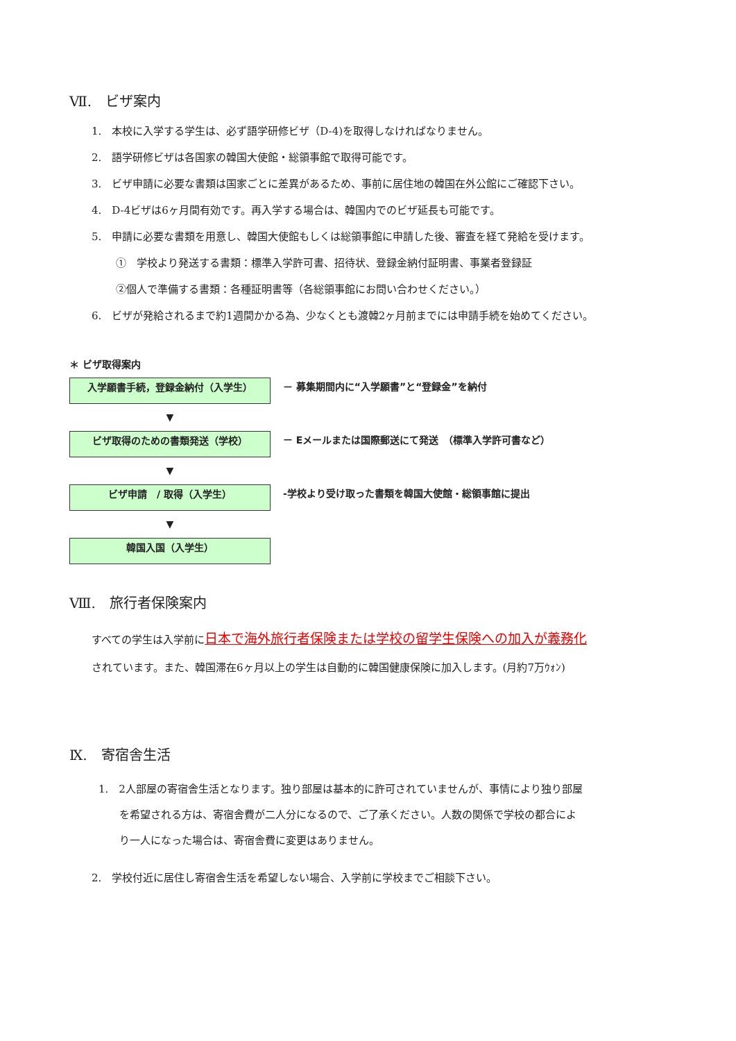Ⅶ.　ビザ案内
1.　本校に入学する学生は、必ず語学研修ビザ（D-4)を取得しなければなりません。
2.　語学研修ビザは各国家の韓国大使館・総領事館で取得可能です。
3.　ビザ申請に必要な書類は国家ごとに差異があるため、事前に居住地の韓国在外公館にご確認下さい。
4.　D-4ビザは6ヶ月間有効です。再入学する場合は、韓国内でのビザ延長も可能です。
5.　申請に必要な書類を用意し、韓国大使館もしくは総領事館に申請した後、審査を経て発給を受けます。
①　学校より発送する書類：標準入学許可書、招待状、登録金納付証明書、事業者登録証
②個人で準備する書類：各種証明書等（各総領事館にお問い合わせください。）
6.　ビザが発給されるまで約1週間かかる為、少なくとも渡韓2ヶ月前までには申請手続を始めてください。
＊ ビザ取得案内
入学願書手続，登録金納付（入学生）
－ 募集期間内に“入学願書”と“登録金”を納付
▼
ビザ取得のための書類発送（学校）
－ Eメールまたは国際郵送にて発送　（標準入学許可書など）
▼
ビザ申請　/ 取得（入学生）
-学校より受け取った書類を韓国大使館・総領事館に提出
▼
韓国入国（入学生）
Ⅷ.　旅行者保険案内
すべての学生は入学前に日本で海外旅行者保険または学校の留学生保険への加入が義務化
されています。また、韓国滞在6ヶ月以上の学生は自動的に韓国健康保険に加入します。(月約7万ｳｫﾝ)
Ⅸ.　寄宿舎生活
1.　2人部屋の寄宿舎生活となります。独り部屋は基本的に許可されていませんが、事情により独り部屋
　　を希望される方は、寄宿舎費が二人分になるので、ご了承ください。人数の関係で学校の都合によ
　　り一人になった場合は、寄宿舎費に変更はありません。
2.　学校付近に居住し寄宿舎生活を希望しない場合、入学前に学校までご相談下さい。